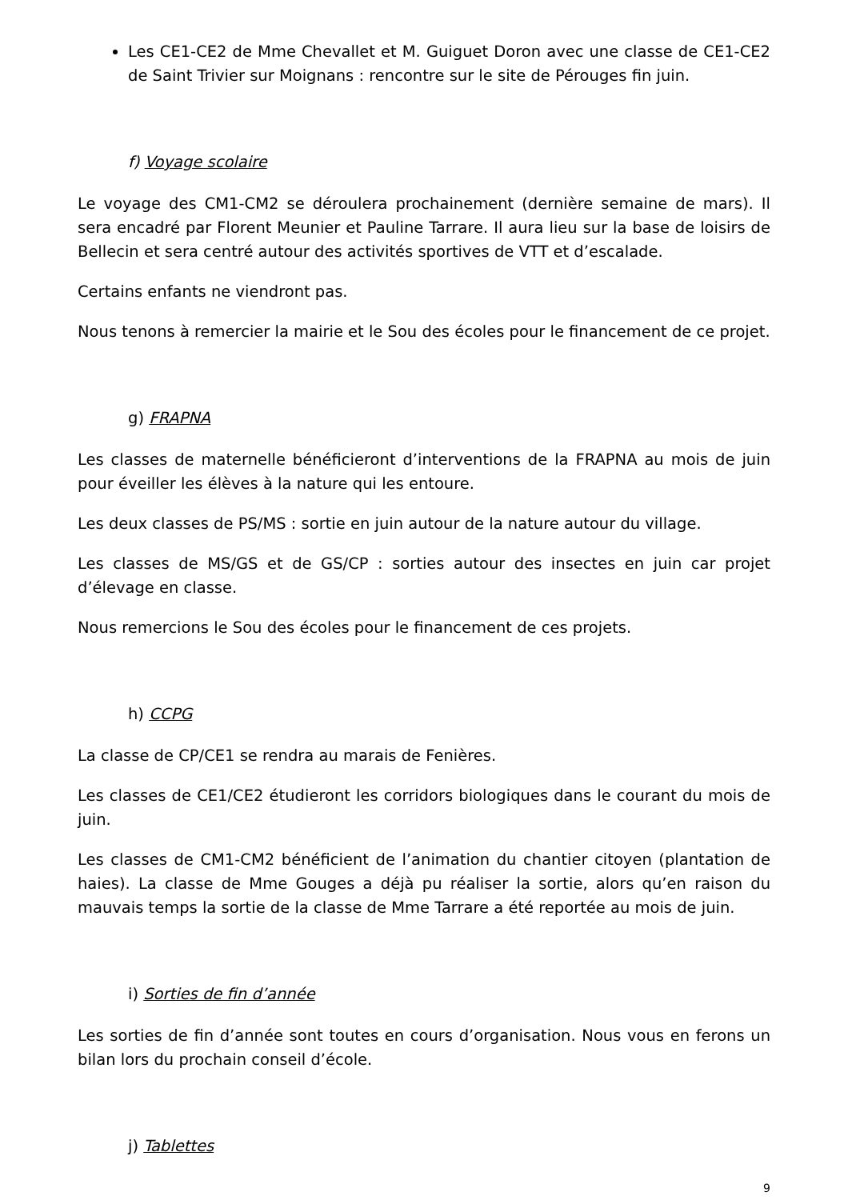Les CE1-CE2 de Mme Chevallet et M. Guiguet Doron avec une classe de CE1-CE2 de Saint Trivier sur Moignans : rencontre sur le site de Pérouges fin juin.
f) Voyage scolaire
Le voyage des CM1-CM2 se déroulera prochainement (dernière semaine de mars). Il sera encadré par Florent Meunier et Pauline Tarrare. Il aura lieu sur la base de loisirs de Bellecin et sera centré autour des activités sportives de VTT et d’escalade.
Certains enfants ne viendront pas.
Nous tenons à remercier la mairie et le Sou des écoles pour le financement de ce projet.
g) FRAPNA
Les classes de maternelle bénéficieront d’interventions de la FRAPNA au mois de juin pour éveiller les élèves à la nature qui les entoure.
Les deux classes de PS/MS : sortie en juin autour de la nature autour du village.
Les classes de MS/GS et de GS/CP : sorties autour des insectes en juin car projet d’élevage en classe.
Nous remercions le Sou des écoles pour le financement de ces projets.
h) CCPG
La classe de CP/CE1 se rendra au marais de Fenières.
Les classes de CE1/CE2 étudieront les corridors biologiques dans le courant du mois de juin.
Les classes de CM1-CM2 bénéficient de l’animation du chantier citoyen (plantation de haies). La classe de Mme Gouges a déjà pu réaliser la sortie, alors qu’en raison du mauvais temps la sortie de la classe de Mme Tarrare a été reportée au mois de juin.
i) Sorties de fin d’année
Les sorties de fin d’année sont toutes en cours d’organisation. Nous vous en ferons un bilan lors du prochain conseil d’école.
j) Tablettes
9